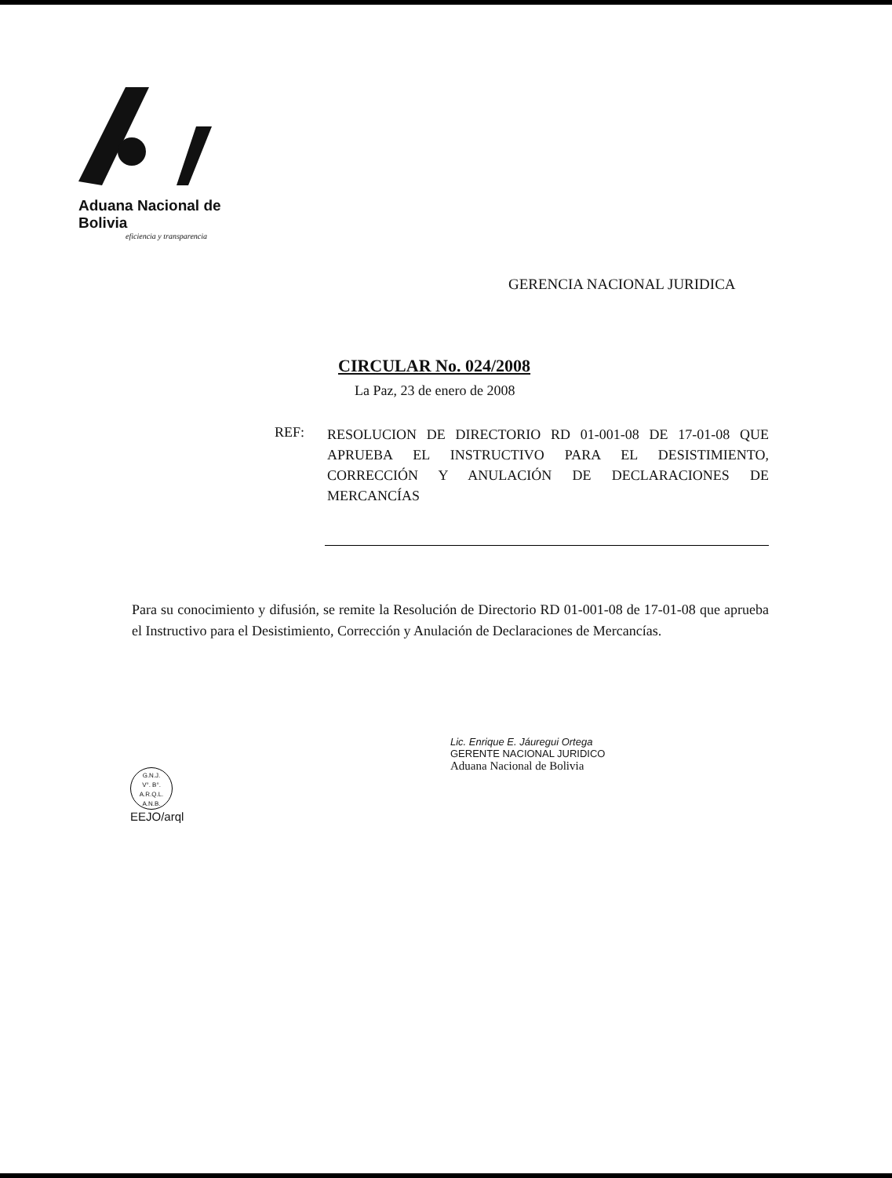Aduana Nacional de Bolivia
eficiencia y transparencia
GERENCIA NACIONAL JURIDICA
CIRCULAR No. 024/2008
La Paz, 23 de enero de 2008
REF:
RESOLUCION DE DIRECTORIO RD 01-001-08 DE 17-01-08 QUE APRUEBA EL INSTRUCTIVO PARA EL DESISTIMIENTO, CORRECCIÓN Y ANULACIÓN DE DECLARACIONES DE MERCANCÍAS
Para su conocimiento y difusión, se remite la Resolución de Directorio RD 01-001-08 de 17-01-08 que aprueba el Instructivo para el Desistimiento, Corrección y Anulación de Declaraciones de Mercancías.
G.N.J.
V°. B°.
A.R.Q.L.
A.N.B.
EEJO/arql
Lic. Enrique E. Jáuregui Ortega
GERENTE NACIONAL JURIDICO
Aduana Nacional de Bolivia